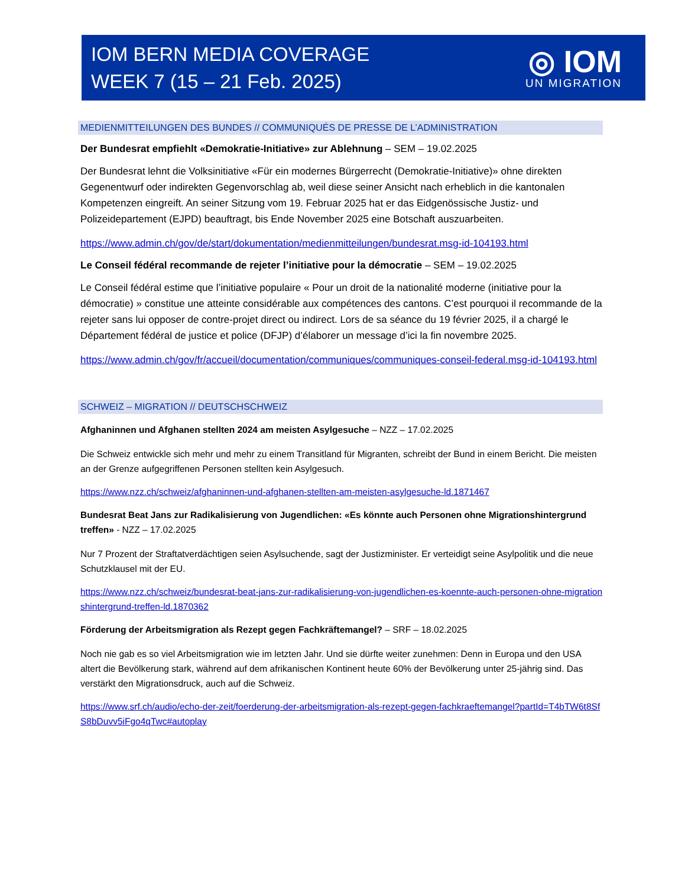IOM BERN MEDIA COVERAGE
WEEK 7 (15 – 21 Feb. 2025)
◎ IOM
UN MIGRATION
MEDIENMITTEILUNGEN DES BUNDES // COMMUNIQUÉS DE PRESSE DE L’ADMINISTRATION
Der Bundesrat empfiehlt «Demokratie-Initiative» zur Ablehnung – SEM – 19.02.2025
Der Bundesrat lehnt die Volksinitiative «Für ein modernes Bürgerrecht (Demokratie-Initiative)» ohne direkten Gegenentwurf oder indirekten Gegenvorschlag ab, weil diese seiner Ansicht nach erheblich in die kantonalen Kompetenzen eingreift. An seiner Sitzung vom 19. Februar 2025 hat er das Eidgenössische Justiz- und Polizeidepartement (EJPD) beauftragt, bis Ende November 2025 eine Botschaft auszuarbeiten.
https://www.admin.ch/gov/de/start/dokumentation/medienmitteilungen/bundesrat.msg-id-104193.html
Le Conseil fédéral recommande de rejeter l’initiative pour la démocratie – SEM – 19.02.2025
Le Conseil fédéral estime que l’initiative populaire « Pour un droit de la nationalité moderne (initiative pour la démocratie) » constitue une atteinte considérable aux compétences des cantons. C’est pourquoi il recommande de la rejeter sans lui opposer de contre-projet direct ou indirect. Lors de sa séance du 19 février 2025, il a chargé le Département fédéral de justice et police (DFJP) d’élaborer un message d’ici la fin novembre 2025.
https://www.admin.ch/gov/fr/accueil/documentation/communiques/communiques-conseil-federal.msg-id-104193.html
SCHWEIZ – MIGRATION // DEUTSCHSCHWEIZ
Afghaninnen und Afghanen stellten 2024 am meisten Asylgesuche – NZZ – 17.02.2025
Die Schweiz entwickle sich mehr und mehr zu einem Transitland für Migranten, schreibt der Bund in einem Bericht. Die meisten an der Grenze aufgegriffenen Personen stellten kein Asylgesuch.
https://www.nzz.ch/schweiz/afghaninnen-und-afghanen-stellten-am-meisten-asylgesuche-ld.1871467
Bundesrat Beat Jans zur Radikalisierung von Jugendlichen: «Es könnte auch Personen ohne Migrationshintergrund treffen» - NZZ – 17.02.2025
Nur 7 Prozent der Straftatverdächtigen seien Asylsuchende, sagt der Justizminister. Er verteidigt seine Asylpolitik und die neue Schutzklausel mit der EU.
https://www.nzz.ch/schweiz/bundesrat-beat-jans-zur-radikalisierung-von-jugendlichen-es-koennte-auch-personen-ohne-migrationshintergrund-treffen-ld.1870362
Förderung der Arbeitsmigration als Rezept gegen Fachkräftemangel? – SRF – 18.02.2025
Noch nie gab es so viel Arbeitsmigration wie im letzten Jahr. Und sie dürfte weiter zunehmen: Denn in Europa und den USA altert die Bevölkerung stark, während auf dem afrikanischen Kontinent heute 60% der Bevölkerung unter 25-jährig sind. Das verstärkt den Migrationsdruck, auch auf die Schweiz.
https://www.srf.ch/audio/echo-der-zeit/foerderung-der-arbeitsmigration-als-rezept-gegen-fachkraeftemangel?partId=T4bTW6t8SfS8bDuvv5iFgo4qTwc#autoplay